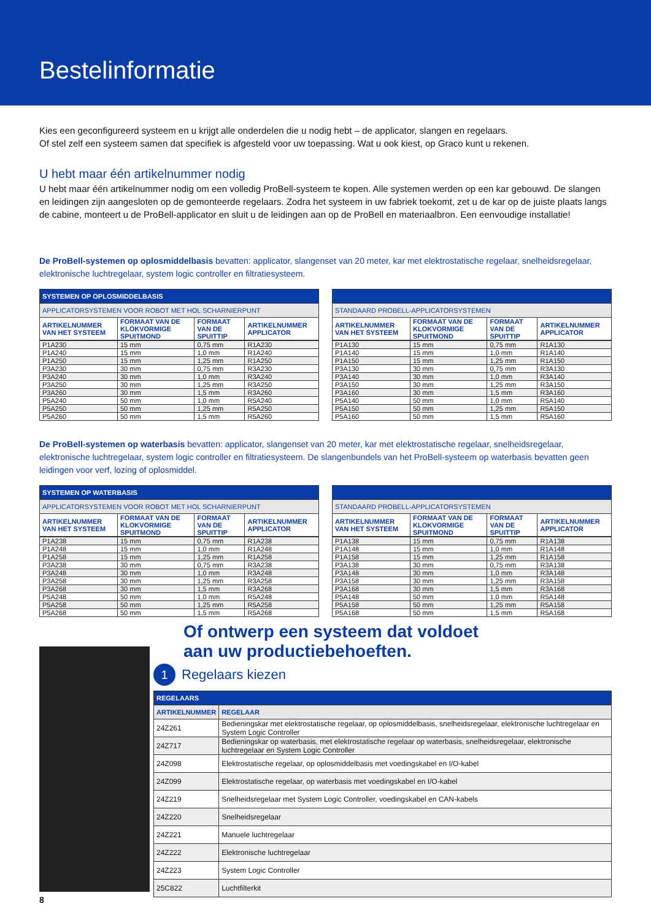Bestelinformatie
Kies een geconfigureerd systeem en u krijgt alle onderdelen die u nodig hebt – de applicator, slangen en regelaars.
Of stel zelf een systeem samen dat specifiek is afgesteld voor uw toepassing. Wat u ook kiest, op Graco kunt u rekenen.
U hebt maar één artikelnummer nodig
U hebt maar één artikelnummer nodig om een volledig ProBell-systeem te kopen. Alle systemen werden op een kar gebouwd. De slangen en leidingen zijn aangesloten op de gemonteerde regelaars. Zodra het systeem in uw fabriek toekomt, zet u de kar op de juiste plaats langs de cabine, monteert u de ProBell-applicator en sluit u de leidingen aan op de ProBell en materiaalbron. Een eenvoudige installatie!
De ProBell-systemen op oplosmiddelbasis bevatten: applicator, slangenset van 20 meter, kar met elektrostatische regelaar, snelheidsregelaar, elektronische luchtregelaar, system logic controller en filtratiesysteem.
| SYSTEMEN OP OPLOSMIDDELBASIS | | | |
| --- | --- | --- | --- |
| APPLICATORSYSTEMEN VOOR ROBOT MET HOL SCHARNIERPUNT | | | |
| ARTIKELNUMMER VAN HET SYSTEEM | FORMAAT VAN DE KLOKVORMIGE SPUITMOND | FORMAAT VAN DE SPUITTIP | ARTIKELNUMMER APPLICATOR |
| P1A230 | 15 mm | 0,75 mm | R1A230 |
| P1A240 | 15 mm | 1,0 mm | R1A240 |
| P1A250 | 15 mm | 1,25 mm | R1A250 |
| P3A230 | 30 mm | 0,75 mm | R3A230 |
| P3A240 | 30 mm | 1,0 mm | R3A240 |
| P3A250 | 30 mm | 1,25 mm | R3A250 |
| P3A260 | 30 mm | 1,5 mm | R3A260 |
| P5A240 | 50 mm | 1,0 mm | R5A240 |
| P5A250 | 50 mm | 1,25 mm | R5A250 |
| P5A260 | 50 mm | 1,5 mm | R5A260 |
| STANDAARD PROBELL-APPLICATORSYSTEMEN | | | |
| --- | --- | --- | --- |
| ARTIKELNUMMER VAN HET SYSTEEM | FORMAAT VAN DE KLOKVORMIGE SPUITMOND | FORMAAT VAN DE SPUITTIP | ARTIKELNUMMER APPLICATOR |
| P1A130 | 15 mm | 0,75 mm | R1A130 |
| P1A140 | 15 mm | 1,0 mm | R1A140 |
| P1A150 | 15 mm | 1,25 mm | R1A150 |
| P3A130 | 30 mm | 0,75 mm | R3A130 |
| P3A140 | 30 mm | 1,0 mm | R3A140 |
| P3A150 | 30 mm | 1,25 mm | R3A150 |
| P3A160 | 30 mm | 1,5 mm | R3A160 |
| P5A140 | 50 mm | 1,0 mm | R5A140 |
| P5A150 | 50 mm | 1,25 mm | R5A150 |
| P5A160 | 50 mm | 1,5 mm | R5A160 |
De ProBell-systemen op waterbasis bevatten: applicator, slangenset van 20 meter, kar met elektrostatische regelaar, snelheidsregelaar, elektronische luchtregelaar, system logic controller en filtratiesysteem. De slangenbundels van het ProBell-systeem op waterbasis bevatten geen leidingen voor verf, lozing of oplosmiddel.
| SYSTEMEN OP WATERBASIS | | | |
| --- | --- | --- | --- |
| APPLICATORSYSTEMEN VOOR ROBOT MET HOL SCHARNIERPUNT | | | |
| ARTIKELNUMMER VAN HET SYSTEEM | FORMAAT VAN DE KLOKVORMIGE SPUITMOND | FORMAAT VAN DE SPUITTIP | ARTIKELNUMMER APPLICATOR |
| P1A238 | 15 mm | 0,75 mm | R1A238 |
| P1A248 | 15 mm | 1,0 mm | R1A248 |
| P1A258 | 15 mm | 1,25 mm | R1A258 |
| P3A238 | 30 mm | 0,75 mm | R3A238 |
| P3A248 | 30 mm | 1,0 mm | R3A248 |
| P3A258 | 30 mm | 1,25 mm | R3A258 |
| P3A268 | 30 mm | 1,5 mm | R3A268 |
| P5A248 | 50 mm | 1,0 mm | R5A248 |
| P5A258 | 50 mm | 1,25 mm | R5A258 |
| P5A268 | 50 mm | 1,5 mm | R5A268 |
| STANDAARD PROBELL-APPLICATORSYSTEMEN | | | |
| --- | --- | --- | --- |
| ARTIKELNUMMER VAN HET SYSTEEM | FORMAAT VAN DE KLOKVORMIGE SPUITMOND | FORMAAT VAN DE SPUITTIP | ARTIKELNUMMER APPLICATOR |
| P1A138 | 15 mm | 0,75 mm | R1A138 |
| P1A148 | 15 mm | 1,0 mm | R1A148 |
| P1A158 | 15 mm | 1,25 mm | R1A158 |
| P3A138 | 30 mm | 0,75 mm | R3A138 |
| P3A148 | 30 mm | 1,0 mm | R3A148 |
| P3A158 | 30 mm | 1,25 mm | R3A158 |
| P3A168 | 30 mm | 1,5 mm | R3A168 |
| P5A148 | 50 mm | 1,0 mm | R5A148 |
| P5A158 | 50 mm | 1,25 mm | R5A158 |
| P5A168 | 50 mm | 1,5 mm | R5A168 |
Of ontwerp een systeem dat voldoet
aan uw productiebehoeften.
1 Regelaars kiezen
| REGELAARS | |
| --- | --- |
| ARTIKELNUMMER | REGELAAR |
| 24Z261 | Bedieningskar met elektrostatische regelaar, op oplosmiddelbasis, snelheidsregelaar, elektronische luchtregelaar en System Logic Controller |
| 24Z717 | Bedieningskar op waterbasis, met elektrostatische regelaar op waterbasis, snelheidsregelaar, elektronische luchtregelaar en System Logic Controller |
| 24Z098 | Elektrostatische regelaar, op oplosmiddelbasis met voedingskabel en I/O-kabel |
| 24Z099 | Elektrostatische regelaar, op waterbasis met voedingskabel en I/O-kabel |
| 24Z219 | Snelheidsregelaar met System Logic Controller, voedingskabel en CAN-kabels |
| 24Z220 | Snelheidsregelaar |
| 24Z221 | Manuele luchtregelaar |
| 24Z222 | Elektronische luchtregelaar |
| 24Z223 | System Logic Controller |
| 25C822 | Luchtfilterkit |
8